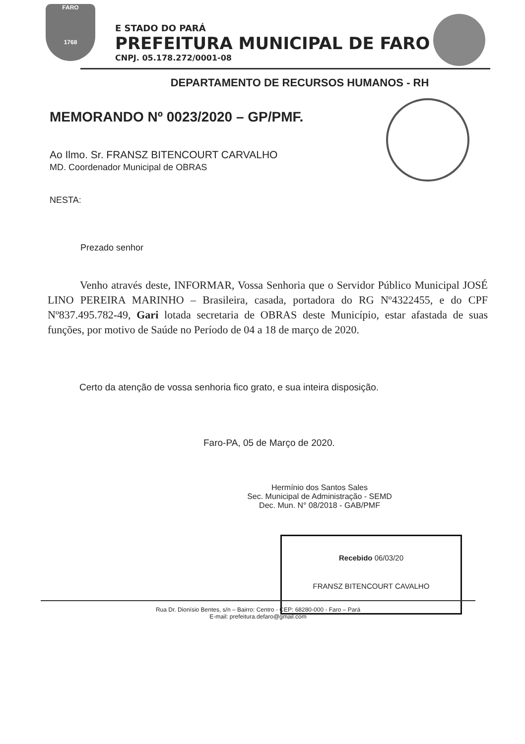FARO
1768
E STADO DO PARÁ
PREFEITURA MUNICIPAL DE FARO
CNPJ. 05.178.272/0001-08
DEPARTAMENTO DE RECURSOS HUMANOS - RH
MEMORANDO Nº 0023/2020 – GP/PMF.
Ao Ilmo. Sr. FRANSZ BITENCOURT CARVALHO
MD. Coordenador Municipal de OBRAS
NESTA:
Prezado senhor
Venho através deste, INFORMAR, Vossa Senhoria que o Servidor Público Municipal JOSÉ LINO PEREIRA MARINHO – Brasileira, casada, portadora do RG Nº4322455, e do CPF Nº837.495.782-49, Gari lotada secretaria de OBRAS deste Município, estar afastada de suas funções, por motivo de Saúde no Período de 04 a 18 de março de 2020.
Certo da atenção de vossa senhoria fico grato, e sua inteira disposição.
Faro-PA, 05 de Março de 2020.
Hermínio dos Santos Sales
Sec. Municipal de Administração - SEMD
Dec. Mun. N° 08/2018 - GAB/PMF
Recebido 06/03/20
FRANSZ BITENCOURT CAVALHO
Rua Dr. Dionísio Bentes, s/n – Bairro: Centro - CEP: 68280-000 - Faro – Pará
E-mail: prefeitura.defaro@gmail.com